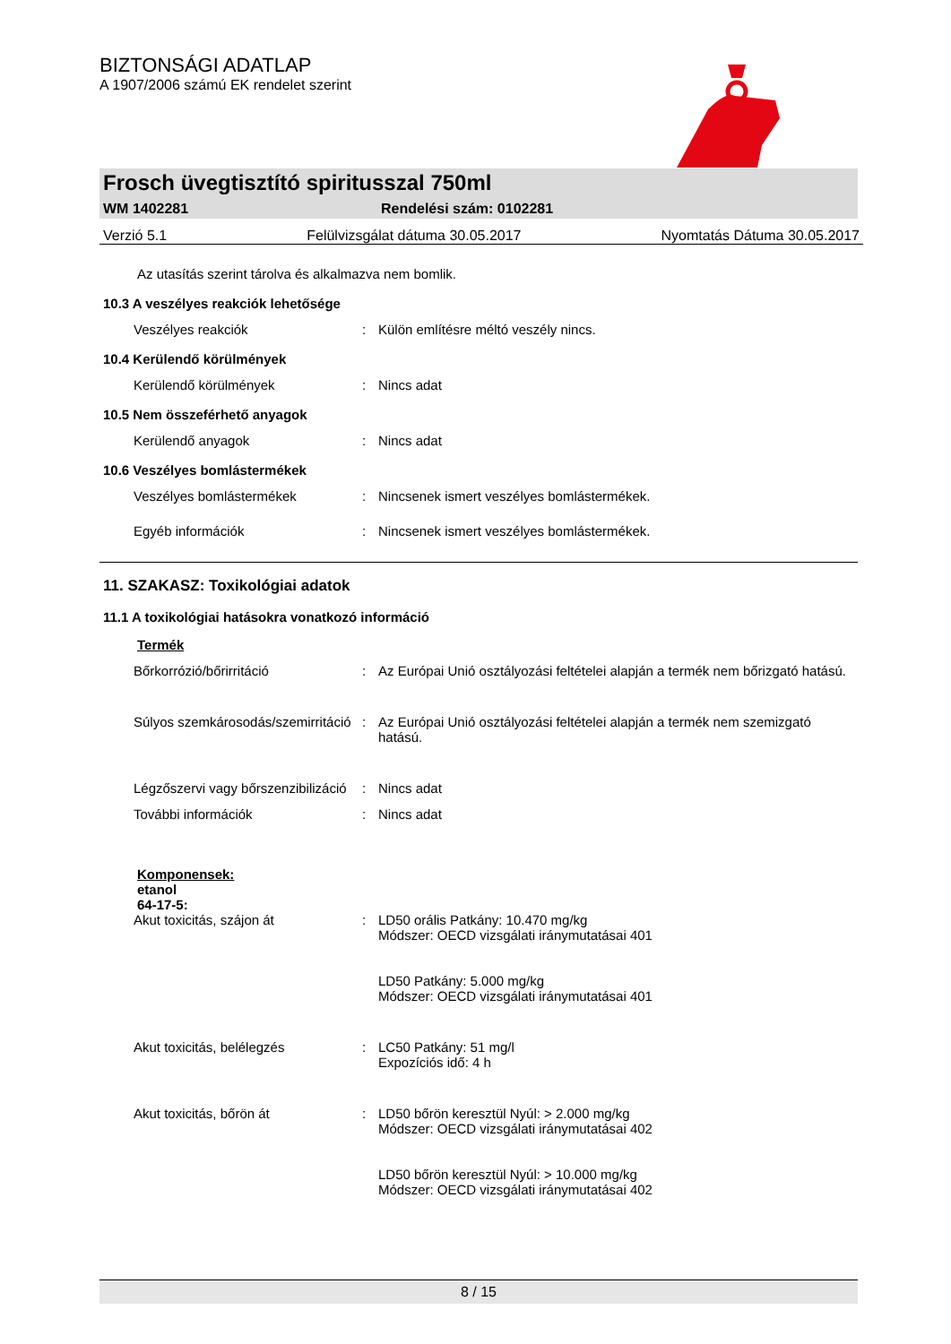BIZTONSÁGI ADATLAP
A 1907/2006 számú EK rendelet szerint
Frosch üvegtisztító spiritusszal 750ml
WM 1402281 Rendelési szám: 0102281
Verzió 5.1 Felülvizsgálat dátuma 30.05.2017 Nyomtatás Dátuma 30.05.2017
Az utasítás szerint tárolva és alkalmazva nem bomlik.
10.3 A veszélyes reakciók lehetősége
Veszélyes reakciók: Külön említésre méltó veszély nincs.
10.4 Kerülendő körülmények
Kerülendő körülmények: Nincs adat
10.5 Nem összeférhető anyagok
Kerülendő anyagok: Nincs adat
10.6 Veszélyes bomlástermékek
Veszélyes bomlástermékek: Nincsenek ismert veszélyes bomlástermékek.
Egyéb információk: Nincsenek ismert veszélyes bomlástermékek.
11. SZAKASZ: Toxikológiai adatok
11.1 A toxikológiai hatásokra vonatkozó információ
Termék
Bőrkorrózió/bőrirritáció: Az Európai Unió osztályozási feltételei alapján a termék nem bőrizgató hatású.
Súlyos szemkárosodás/szemirritáció: Az Európai Unió osztályozási feltételei alapján a termék nem szemizgató hatású.
Légzőszervi vagy bőrszenzibilizáció: Nincs adat
További információk: Nincs adat
Komponensek:
etanol
64-17-5:
Akut toxicitás, szájon át: LD50 orális Patkány: 10.470 mg/kg
Módszer: OECD vizsgálati iránymutatásai 401
LD50 Patkány: 5.000 mg/kg
Módszer: OECD vizsgálati iránymutatásai 401
Akut toxicitás, belélegzés: LC50 Patkány: 51 mg/l
Expozíciós idő: 4 h
Akut toxicitás, bőrön át: LD50 bőrön keresztül Nyúl: > 2.000 mg/kg
Módszer: OECD vizsgálati iránymutatásai 402
LD50 bőrön keresztül Nyúl: > 10.000 mg/kg
Módszer: OECD vizsgálati iránymutatásai 402
8 / 15